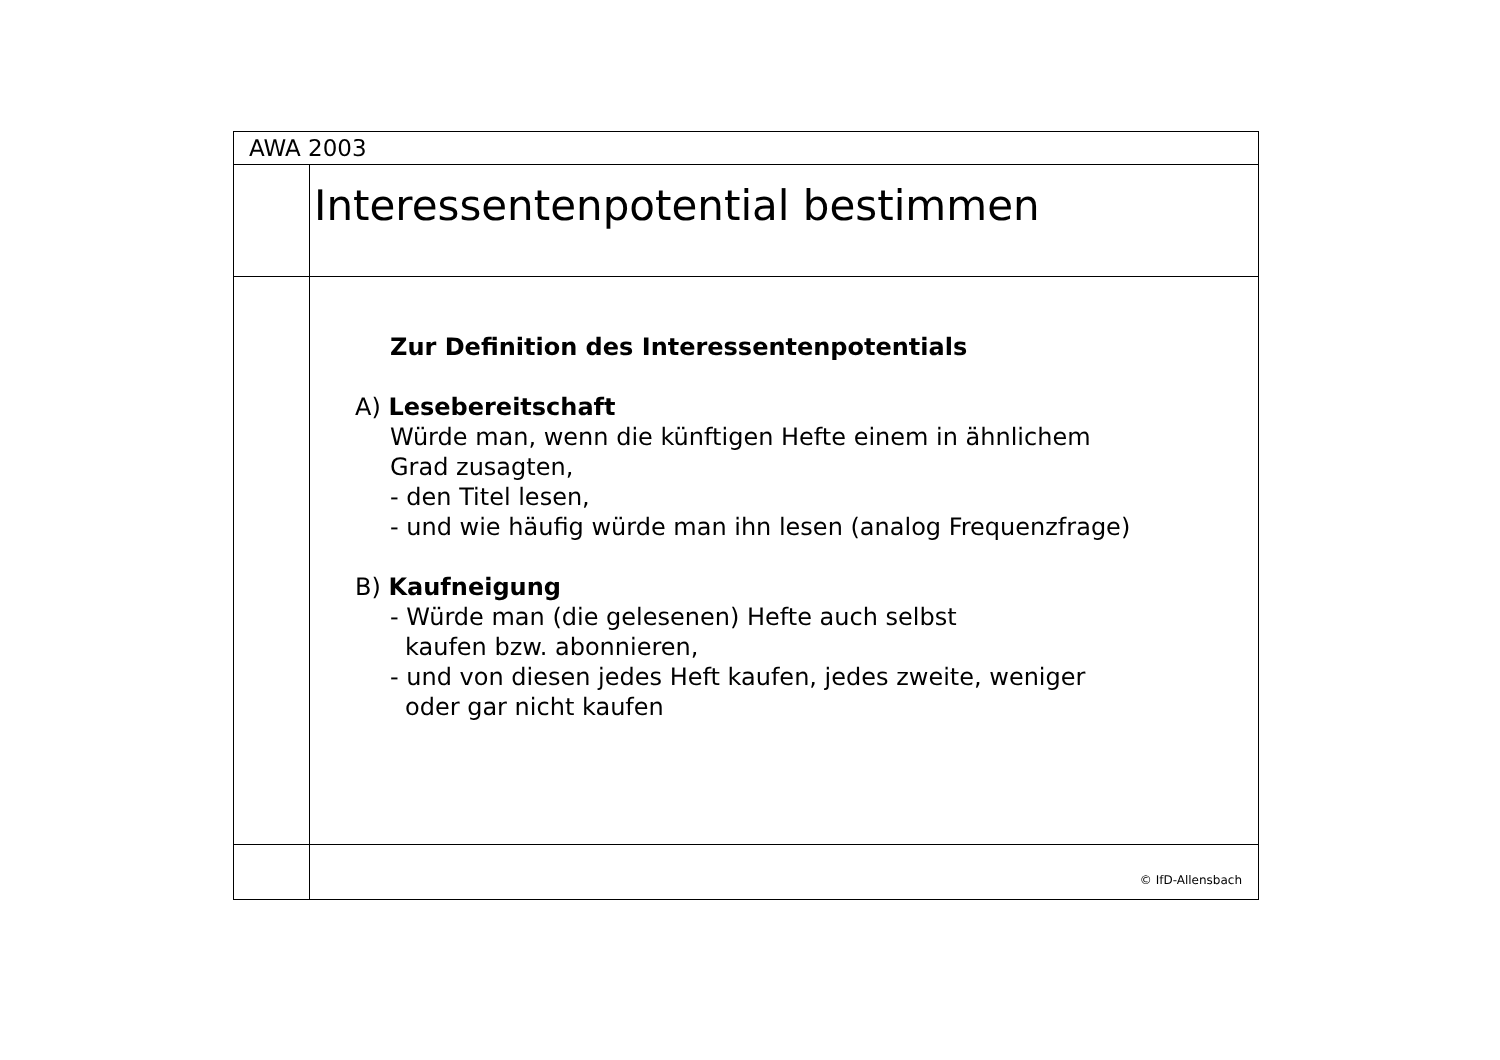AWA 2003
Interessentenpotential bestimmen
Zur Definition des Interessentenpotentials
A) Lesebereitschaft
Würde man, wenn die künftigen Hefte einem in ähnlichem
Grad zusagten,
- den Titel lesen,
- und wie häufig würde man ihn lesen (analog Frequenzfrage)
B) Kaufneigung
- Würde man (die gelesenen) Hefte auch selbst
kaufen bzw. abonnieren,
- und von diesen jedes Heft kaufen, jedes zweite, weniger
oder gar nicht kaufen
© IfD-Allensbach